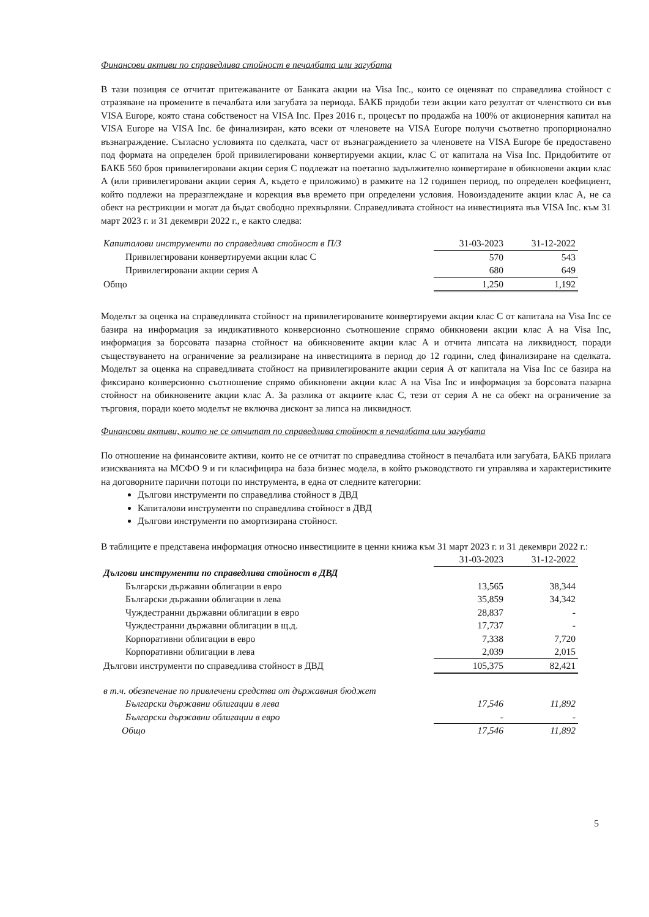Финансови активи по справедлива стойност в печалбата или загубата
В тази позиция се отчитат притежаваните от Банката акции на Visa Inc., които се оценяват по справедлива стойност с отразяване на промените в печалбата или загубата за периода. БАКБ придоби тези акции като резултат от членството си във VISA Europe, която стана собственост на VISA Inc. През 2016 г., процесът по продажба на 100% от акционерния капитал на VISA Europe на VISA Inc. бе финализиран, като всеки от членовете на VISA Europe получи съответно пропорционално възнаграждение. Съгласно условията по сделката, част от възнаграждението за членовете на VISA Europe бе предоставено под формата на определен брой привилегировани конвертируеми акции, клас С от капитала на Visa Inc. Придобитите от БАКБ 560 броя привилегировани акции серия С подлежат на поетапно задължително конвертиране в обикновени акции клас А (или привилегировани акции серия А, където е приложимо) в рамките на 12 годишен период, по определен коефициент, който подлежи на преразглеждане и корекция във времето при определени условия. Новоиздадените акции клас А, не са обект на рестрикции и могат да бъдат свободно прехвърляни. Справедливата стойност на инвестицията във VISA Inc. към 31 март 2023 г. и 31 декември 2022 г., е както следва:
| Капиталови инструменти по справедлива стойност в П/З | 31-03-2023 | 31-12-2022 |
| Привилегировани конвертируеми акции клас С | 570 | 543 |
| Привилегировани акции серия А | 680 | 649 |
| Общо | 1,250 | 1,192 |
Моделът за оценка на справедливата стойност на привилегированите конвертируеми акции клас С от капитала на Visa Inc се базира на информация за индикативното конверсионно съотношение спрямо обикновени акции клас А на Visa Inc, информация за борсовата пазарна стойност на обикновените акции клас А и отчита липсата на ликвидност, поради съществуването на ограничение за реализиране на инвестицията в период до 12 години, след финализиране на сделката. Моделът за оценка на справедливата стойност на привилегированите акции серия А от капитала на Visa Inc се базира на фиксирано конверсионно съотношение спрямо обикновени акции клас А на Visa Inc и информация за борсовата пазарна стойност на обикновените акции клас А. За разлика от акциите клас С, тези от серия А не са обект на ограничение за търговия, поради което моделът не включва дисконт за липса на ликвидност.
Финансови активи, които не се отчитат по справедлива стойност в печалбата или загубата
По отношение на финансовите активи, които не се отчитат по справедлива стойност в печалбата или загубата, БАКБ прилага изискванията на МСФО 9 и ги класифицира на база бизнес модела, в който ръководството ги управлява и характеристиките на договорните парични потоци по инструмента, в една от следните категории:
Дългови инструменти по справедлива стойност в ДВД
Капиталови инструменти по справедлива стойност в ДВД
Дългови инструменти по амортизирана стойност.
В таблиците е представена информация относно инвестициите в ценни книжа към 31 март 2023 г. и 31 декември 2022 г.:
| | 31-03-2023 | 31-12-2022 |
| Дългови инструменти по справедлива стойност в ДВД | | |
| Български държавни облигации в евро | 13,565 | 38,344 |
| Български държавни облигации в лева | 35,859 | 34,342 |
| Чуждестранни държавни облигации в евро | 28,837 | - |
| Чуждестранни държавни облигации в щ.д. | 17,737 | - |
| Корпоративни облигации в евро | 7,338 | 7,720 |
| Корпоративни облигации в лева | 2,039 | 2,015 |
| Дългови инструменти по справедлива стойност в ДВД | 105,375 | 82,421 |
| в т.ч. обезпечение по привлечени средства от държавния бюджет | | |
| Български държавни облигации в лева | 17,546 | 11,892 |
| Български държавни облигации в евро | - | - |
| Общо | 17,546 | 11,892 |
5